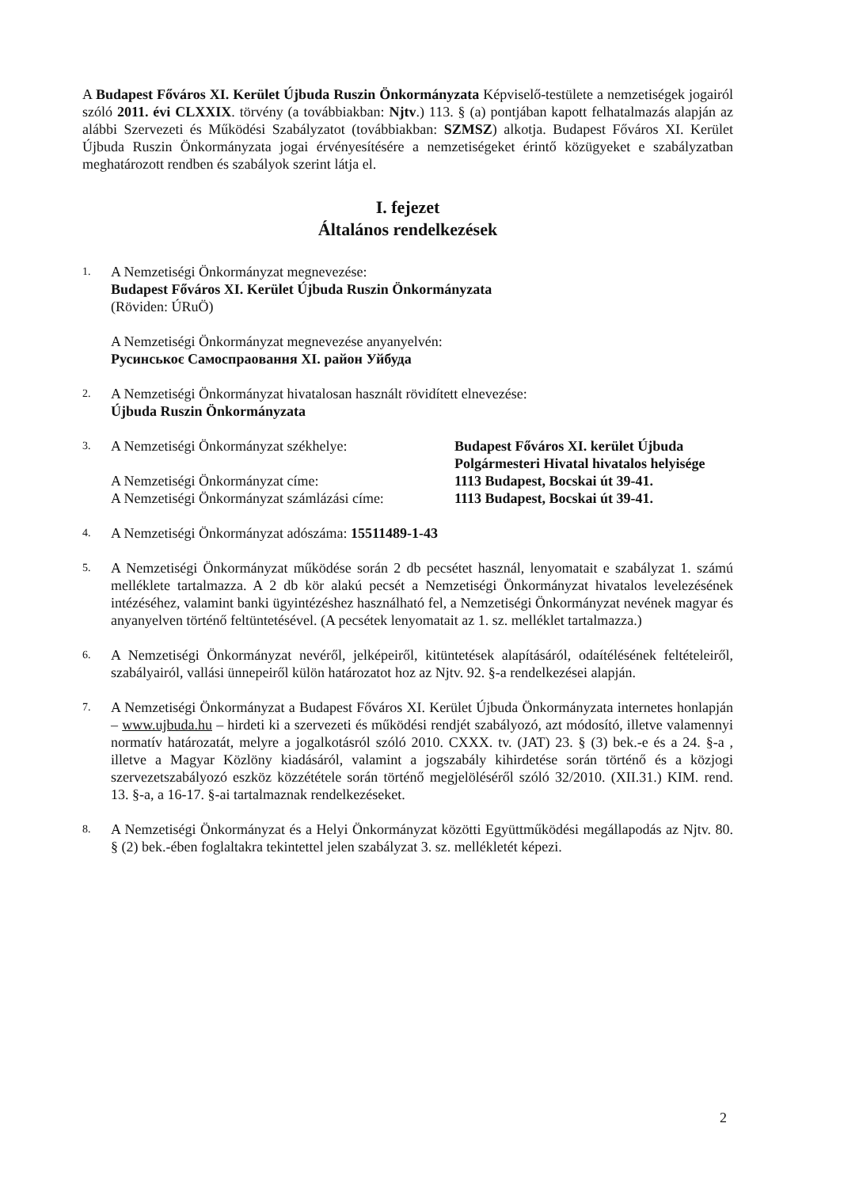A Budapest Főváros XI. Kerület Újbuda Ruszin Önkormányzata Képviselő-testülete a nemzetiségek jogairól szóló 2011. évi CLXXIX. törvény (a továbbiakban: Njtv.) 113. § (a) pontjában kapott felhatalmazás alapján az alábbi Szervezeti és Működési Szabályzatot (továbbiakban: SZMSZ) alkotja. Budapest Főváros XI. Kerület Újbuda Ruszin Önkormányzata jogai érvényesítésére a nemzetiségeket érintő közügyeket e szabályzatban meghatározott rendben és szabályok szerint látja el.
I. fejezet
Általános rendelkezések
1.
A Nemzetiségi Önkormányzat megnevezése:
Budapest Főváros XI. Kerület Újbuda Ruszin Önkormányzata
(Röviden: ÚRuÖ)
A Nemzetiségi Önkormányzat megnevezése anyanyelvén:
Русинськоє Самоспраoвання XI. район Уйбуда
2.
A Nemzetiségi Önkormányzat hivatalosan használt rövidített elnevezése:
Újbuda Ruszin Önkormányzata
3.
A Nemzetiségi Önkormányzat székhelye: Budapest Főváros XI. kerület Újbuda
Polgármesteri Hivatal hivatalos helyisége
A Nemzetiségi Önkormányzat címe: 1113 Budapest, Bocskai út 39-41.
A Nemzetiségi Önkormányzat számlázási címe:
1113 Budapest, Bocskai út 39-41.
4.
A Nemzetiségi Önkormányzat adószáma: 15511489-1-43
5.
A Nemzetiségi Önkormányzat működése során 2 db pecsétet használ, lenyomatait e szabályzat 1. számú melléklete tartalmazza. A 2 db kör alakú pecsét a Nemzetiségi Önkormányzat hivatalos levelezésének intézéséhez, valamint banki ügyintézéshez használható fel, a Nemzetiségi Önkormányzat nevének magyar és anyanyelven történő feltüntetésével. (A pecsétek lenyomatait az 1. sz. melléklet tartalmazza.)
6.
A Nemzetiségi Önkormányzat nevéről, jelképeiről, kitüntetések alapításáról, odaítélésének feltételeiről, szabályairól, vallási ünnepeiről külön határozatot hoz az Njtv. 92. §-a rendelkezései alapján.
7.
A Nemzetiségi Önkormányzat a Budapest Főváros XI. Kerület Újbuda Önkormányzata internetes honlapján – www.ujbuda.hu – hirdeti ki a szervezeti és működési rendjét szabályozó, azt módosító, illetve valamennyi normatív határozatát, melyre a jogalkotásról szóló 2010. CXXX. tv. (JAT) 23. § (3) bek.-e és a 24. §-a , illetve a Magyar Közlöny kiadásáról, valamint a jogszabály kihirdetése során történő és a közjogi szervezetszabályozó eszköz közzététele során történő megjelöléséről szóló 32/2010. (XII.31.) KIM. rend. 13. §-a, a 16-17. §-ai tartalmaznak rendelkezéseket.
8.
A Nemzetiségi Önkormányzat és a Helyi Önkormányzat közötti Együttműködési megállapodás az Njtv. 80. § (2) bek.-ében foglaltakra tekintettel jelen szabályzat 3. sz. mellékletét képezi.
2